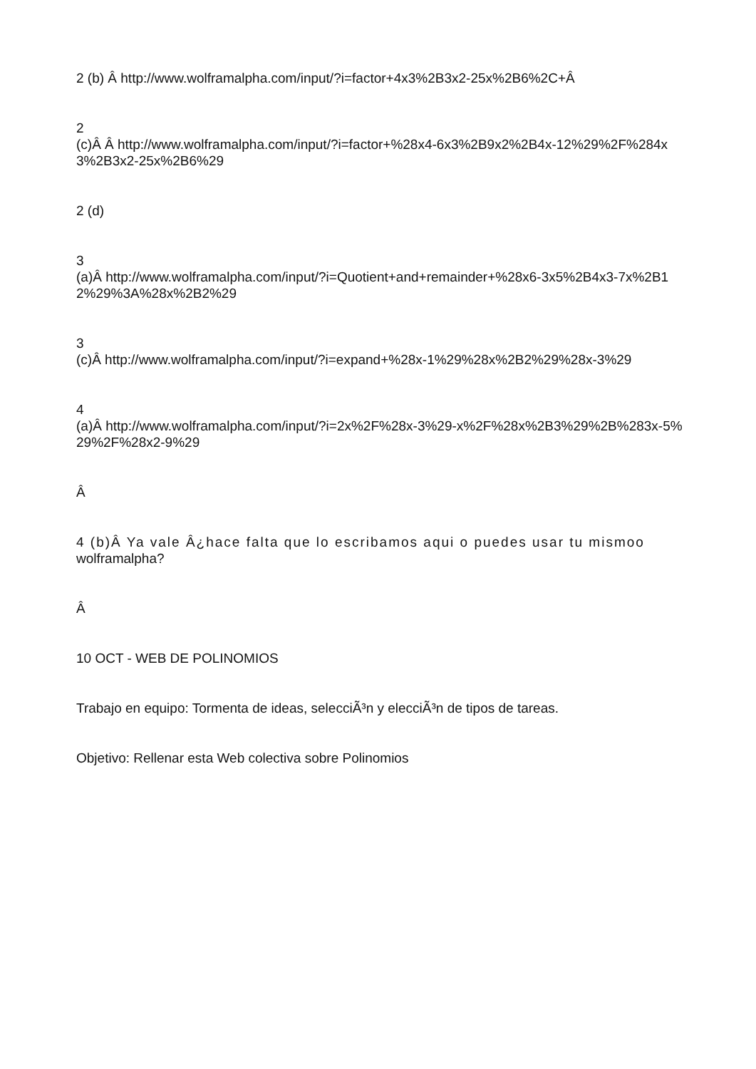2 (b) Â http://www.wolframalpha.com/input/?i=factor+4x3%2B3x2-25x%2B6%2C+Â
2
(c)Â Â http://www.wolframalpha.com/input/?i=factor+%28x4-6x3%2B9x2%2B4x-12%29%2F%284x3%2B3x2-25x%2B6%29
2 (d)
3
(a)Â http://www.wolframalpha.com/input/?i=Quotient+and+remainder+%28x6-3x5%2B4x3-7x%2B12%29%3A%28x%2B2%29
3
(c)Â http://www.wolframalpha.com/input/?i=expand+%28x-1%29%28x%2B2%29%28x-3%29
4
(a)Â http://www.wolframalpha.com/input/?i=2x%2F%28x-3%29-x%2F%28x%2B3%29%2B%283x-5%29%2F%28x2-9%29
Â
4 (b)Â Ya vale Â¿hace falta que lo escribamos aqui o puedes usar tu mismoo
wolframalpha?
Â
10 OCT - WEB DE POLINOMIOS
Trabajo en equipo: Tormenta de ideas, selecciÃ³n y elecciÃ³n de tipos de tareas.
Objetivo: Rellenar esta Web colectiva sobre Polinomios